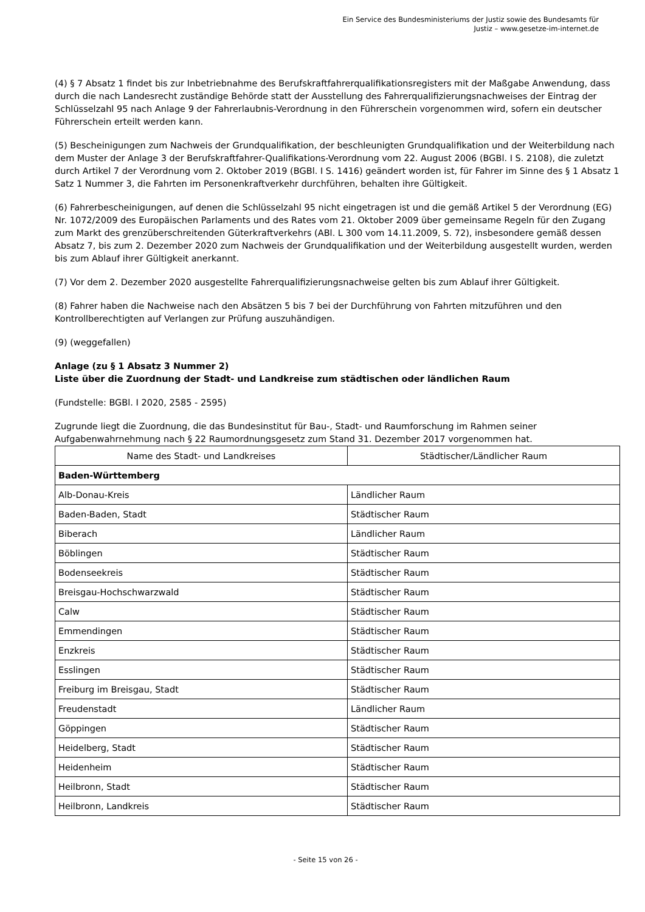Ein Service des Bundesministeriums der Justiz sowie des Bundesamts für
Justiz – www.gesetze-im-internet.de
(4) § 7 Absatz 1 findet bis zur Inbetriebnahme des Berufskraftfahrerqualifikationsregisters mit der Maßgabe Anwendung, dass durch die nach Landesrecht zuständige Behörde statt der Ausstellung des Fahrerqualifizierungsnachweises der Eintrag der Schlüsselzahl 95 nach Anlage 9 der Fahrerlaubnis-Verordnung in den Führerschein vorgenommen wird, sofern ein deutscher Führerschein erteilt werden kann.
(5) Bescheinigungen zum Nachweis der Grundqualifikation, der beschleunigten Grundqualifikation und der Weiterbildung nach dem Muster der Anlage 3 der Berufskraftfahrer-Qualifikations-Verordnung vom 22. August 2006 (BGBl. I S. 2108), die zuletzt durch Artikel 7 der Verordnung vom 2. Oktober 2019 (BGBl. I S. 1416) geändert worden ist, für Fahrer im Sinne des § 1 Absatz 1 Satz 1 Nummer 3, die Fahrten im Personenkraftverkehr durchführen, behalten ihre Gültigkeit.
(6) Fahrerbescheinigungen, auf denen die Schlüsselzahl 95 nicht eingetragen ist und die gemäß Artikel 5 der Verordnung (EG) Nr. 1072/2009 des Europäischen Parlaments und des Rates vom 21. Oktober 2009 über gemeinsame Regeln für den Zugang zum Markt des grenzüberschreitenden Güterkraftverkehrs (ABl. L 300 vom 14.11.2009, S. 72), insbesondere gemäß dessen Absatz 7, bis zum 2. Dezember 2020 zum Nachweis der Grundqualifikation und der Weiterbildung ausgestellt wurden, werden bis zum Ablauf ihrer Gültigkeit anerkannt.
(7) Vor dem 2. Dezember 2020 ausgestellte Fahrerqualifizierungsnachweise gelten bis zum Ablauf ihrer Gültigkeit.
(8) Fahrer haben die Nachweise nach den Absätzen 5 bis 7 bei der Durchführung von Fahrten mitzuführen und den Kontrollberechtigten auf Verlangen zur Prüfung auszuhändigen.
(9) (weggefallen)
Anlage (zu § 1 Absatz 3 Nummer 2)
Liste über die Zuordnung der Stadt- und Landkreise zum städtischen oder ländlichen Raum
(Fundstelle: BGBl. I 2020, 2585 - 2595)
Zugrunde liegt die Zuordnung, die das Bundesinstitut für Bau-, Stadt- und Raumforschung im Rahmen seiner Aufgabenwahrnehmung nach § 22 Raumordnungsgesetz zum Stand 31. Dezember 2017 vorgenommen hat.
| Name des Stadt- und Landkreises | Städtischer/Ländlicher Raum |
| --- | --- |
| Baden-Württemberg | |
| Alb-Donau-Kreis | Ländlicher Raum |
| Baden-Baden, Stadt | Städtischer Raum |
| Biberach | Ländlicher Raum |
| Böblingen | Städtischer Raum |
| Bodenseekreis | Städtischer Raum |
| Breisgau-Hochschwarzwald | Städtischer Raum |
| Calw | Städtischer Raum |
| Emmendingen | Städtischer Raum |
| Enzkreis | Städtischer Raum |
| Esslingen | Städtischer Raum |
| Freiburg im Breisgau, Stadt | Städtischer Raum |
| Freudenstadt | Ländlicher Raum |
| Göppingen | Städtischer Raum |
| Heidelberg, Stadt | Städtischer Raum |
| Heidenheim | Städtischer Raum |
| Heilbronn, Stadt | Städtischer Raum |
| Heilbronn, Landkreis | Städtischer Raum |
- Seite 15 von 26 -